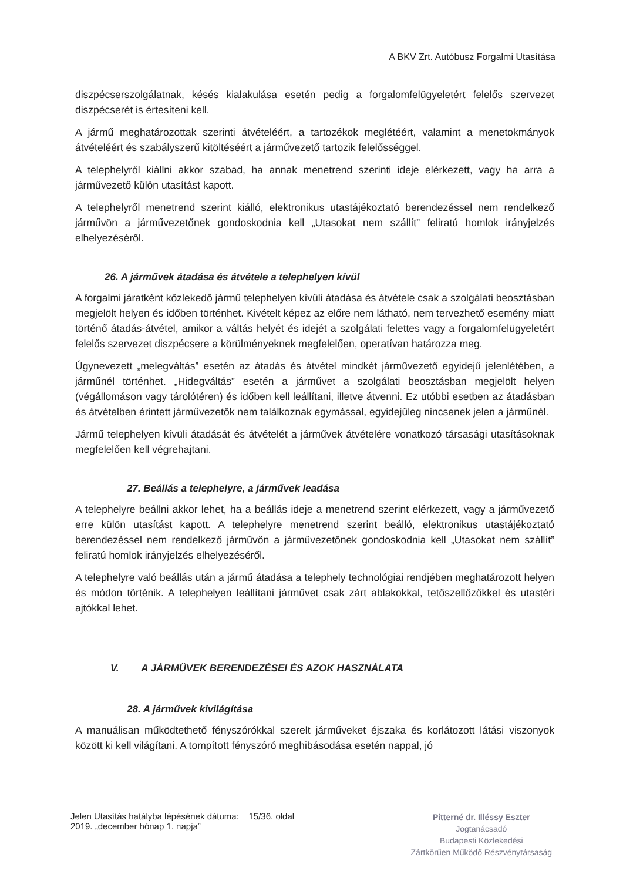A BKV Zrt. Autóbusz Forgalmi Utasítása
diszpécserszolgálatnak, késés kialakulása esetén pedig a forgalomfelügyeletért felelős szervezet diszpécserét is értesíteni kell.
A jármű meghatározottak szerinti átvételéért, a tartozékok meglétéért, valamint a menetokmányok átvételéért és szabályszerű kitöltéséért a járművezető tartozik felelősséggel.
A telephelyről kiállni akkor szabad, ha annak menetrend szerinti ideje elérkezett, vagy ha arra a járművezető külön utasítást kapott.
A telephelyről menetrend szerint kiálló, elektronikus utastájékoztató berendezéssel nem rendelkező járművön a járművezetőnek gondoskodnia kell „Utasokat nem szállít” feliratú homlok irányjelzés elhelyezéséről.
26. A járművek átadása és átvétele a telephelyen kívül
A forgalmi járatként közlekedő jármű telephelyen kívüli átadása és átvétele csak a szolgálati beosztásban megjelölt helyen és időben történhet. Kivételt képez az előre nem látható, nem tervezhető esemény miatt történő átadás-átvétel, amikor a váltás helyét és idejét a szolgálati felettes vagy a forgalomfelügyeletért felelős szervezet diszpécsere a körülményeknek megfelelően, operatívan határozza meg.
Úgynevezett „melegváltás” esetén az átadás és átvétel mindkét járművezető egyidejű jelenlétében, a járműnél történhet. „Hidegváltás” esetén a járművet a szolgálati beosztásban megjelölt helyen (végállomáson vagy tárolótéren) és időben kell leállítani, illetve átvenni. Ez utóbbi esetben az átadásban és átvételben érintett járművezetők nem találkoznak egymással, egyidejűleg nincsenek jelen a járműnél.
Jármű telephelyen kívüli átadását és átvételét a járművek átvételére vonatkozó társasági utasításoknak megfelelően kell végrehajtani.
27. Beállás a telephelyre, a járművek leadása
A telephelyre beállni akkor lehet, ha a beállás ideje a menetrend szerint elérkezett, vagy a járművezető erre külön utasítást kapott. A telephelyre menetrend szerint beálló, elektronikus utastájékoztató berendezéssel nem rendelkező járművön a járművezetőnek gondoskodnia kell „Utasokat nem szállít” feliratú homlok irányjelzés elhelyezéséről.
A telephelyre való beállás után a jármű átadása a telephely technológiai rendjében meghatározott helyen és módon történik. A telephelyen leállítani járművet csak zárt ablakokkal, tetőszellőzőkkel és utastéri ajtókkal lehet.
V. A JÁRMŰVEK BERENDEZÉSEI ÉS AZOK HASZNÁLATA
28. A járművek kivilágítása
A manuálisan működtethető fényszórókkal szerelt járműveket éjszaka és korlátozott látási viszonyok között ki kell világítani. A tompított fényszóró meghibásodása esetén nappal, jó
Jelen Utasítás hatályba lépésének dátuma: 15/36. oldal
2019. „december hónap 1. napja”
Pitterné dr. Illéssy Eszter
Jogtanácsadó
Budapesti Közlekedési
Zártkörűen Működő Részvénytársaság